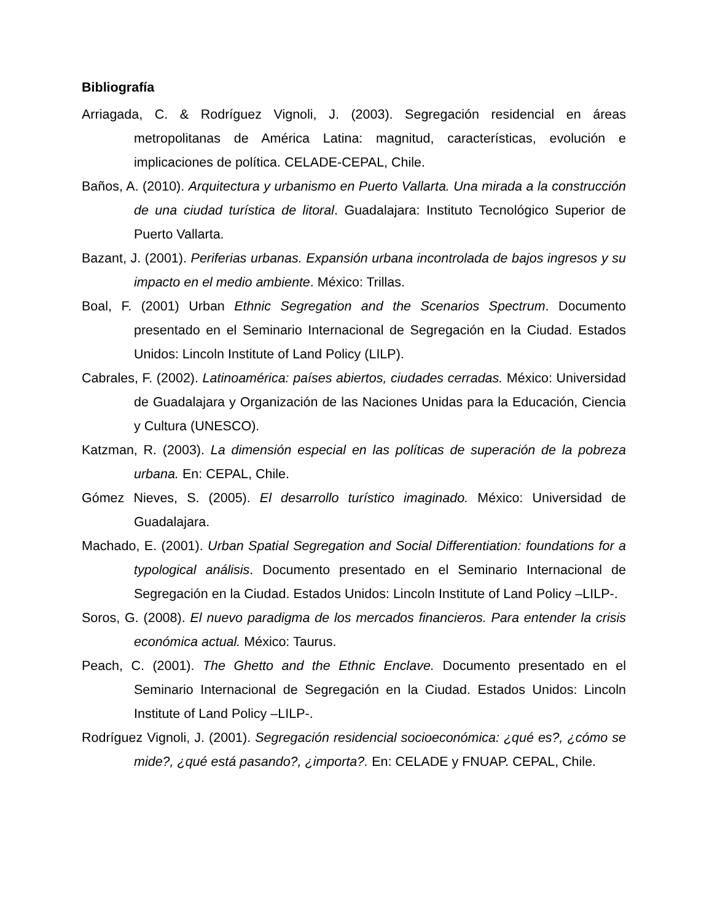Bibliografía
Arriagada, C. & Rodríguez Vignoli, J. (2003). Segregación residencial en áreas metropolitanas de América Latina: magnitud, características, evolución e implicaciones de política. CELADE-CEPAL, Chile.
Baños, A. (2010). Arquitectura y urbanismo en Puerto Vallarta. Una mirada a la construcción de una ciudad turística de litoral. Guadalajara: Instituto Tecnológico Superior de Puerto Vallarta.
Bazant, J. (2001). Periferias urbanas. Expansión urbana incontrolada de bajos ingresos y su impacto en el medio ambiente. México: Trillas.
Boal, F. (2001) Urban Ethnic Segregation and the Scenarios Spectrum. Documento presentado en el Seminario Internacional de Segregación en la Ciudad. Estados Unidos: Lincoln Institute of Land Policy (LILP).
Cabrales, F. (2002). Latinoamérica: países abiertos, ciudades cerradas. México: Universidad de Guadalajara y Organización de las Naciones Unidas para la Educación, Ciencia y Cultura (UNESCO).
Katzman, R. (2003). La dimensión especial en las políticas de superación de la pobreza urbana. En: CEPAL, Chile.
Gómez Nieves, S. (2005). El desarrollo turístico imaginado. México: Universidad de Guadalajara.
Machado, E. (2001). Urban Spatial Segregation and Social Differentiation: foundations for a typological análisis. Documento presentado en el Seminario Internacional de Segregación en la Ciudad. Estados Unidos: Lincoln Institute of Land Policy –LILP-.
Soros, G. (2008). El nuevo paradigma de los mercados financieros. Para entender la crisis económica actual. México: Taurus.
Peach, C. (2001). The Ghetto and the Ethnic Enclave. Documento presentado en el Seminario Internacional de Segregación en la Ciudad. Estados Unidos: Lincoln Institute of Land Policy –LILP-.
Rodríguez Vignoli, J. (2001). Segregación residencial socioeconómica: ¿qué es?, ¿cómo se mide?, ¿qué está pasando?, ¿importa?. En: CELADE y FNUAP. CEPAL, Chile.